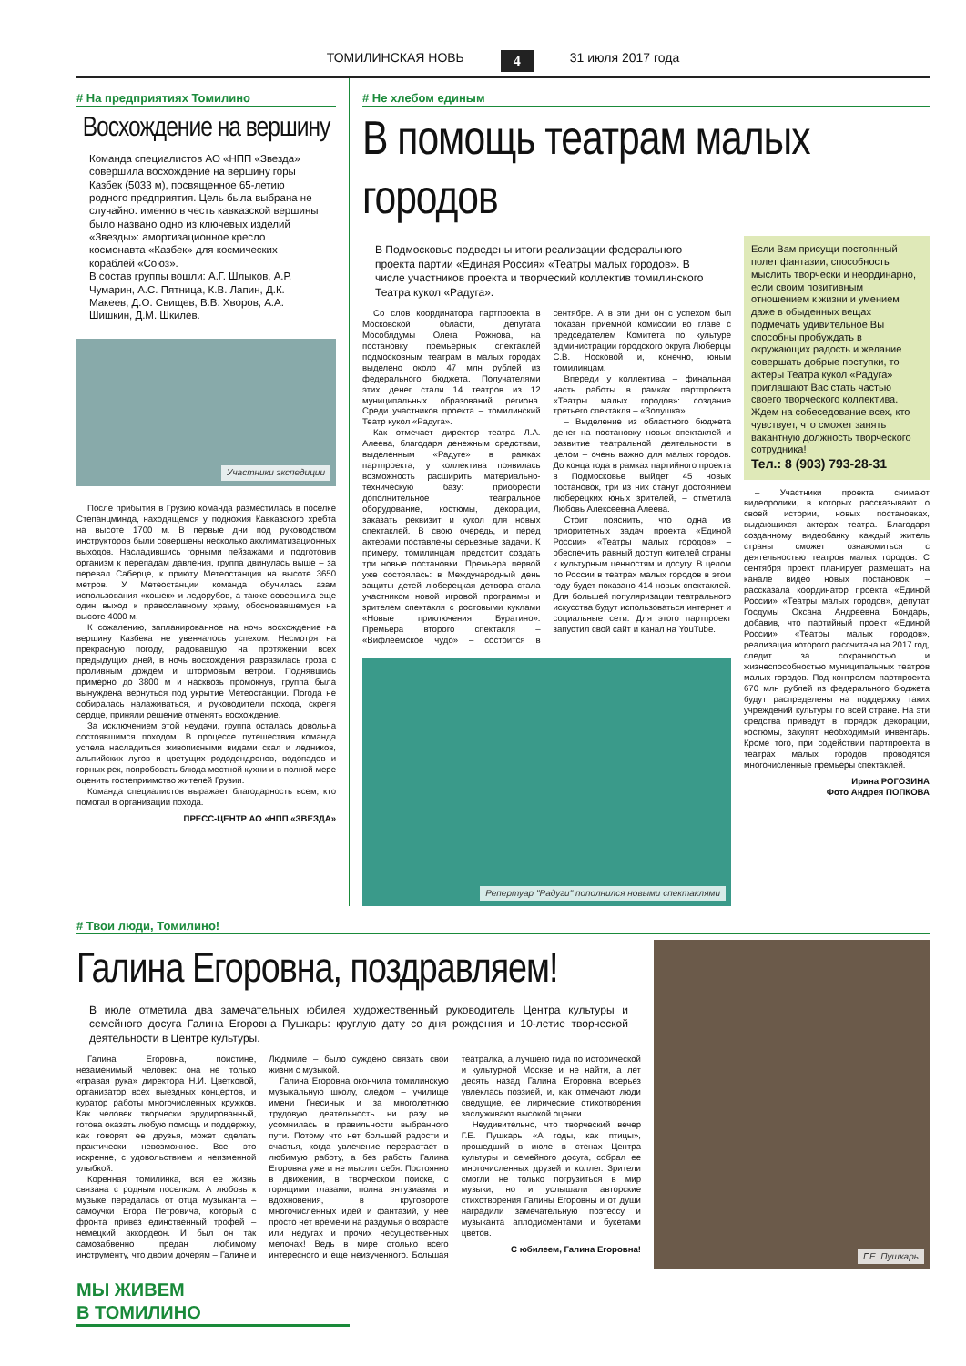ТОМИЛИНСКАЯ НОВЬ 4 31 июля 2017 года
# На предприятиях Томилино
Восхождение на вершину
Команда специалистов АО «НПП «Звезда» совершила восхождение на вершину горы Казбек (5033 м), посвященное 65-летию родного предприятия. Цель была выбрана не случайно: именно в честь кавказской вершины было названо одно из ключевых изделий «Звезды»: амортизационное кресло космонавта «Казбек» для космических кораблей «Союз».
В состав группы вошли: А.Г. Шлыков, А.Р. Чумарин, А.С. Пятница, К.В. Лапин, Д.К. Макеев, Д.О. Свищев, В.В. Хворов, А.А. Шишкин, Д.М. Шкилев.
Участники экспедиции
После прибытия в Грузию команда разместилась в поселке Степанцминда, находящемся у подножия Кавказского хребта на высоте 1700 м. В первые дни под руководством инструкторов были совершены несколько акклиматизационных выходов. Насладившись горными пейзажами и подготовив организм к перепадам давления, группа двинулась выше – за перевал Саберце, к приюту Метеостанция на высоте 3650 метров. У Метеостанции команда обучилась азам использования «кошек» и ледорубов, а также совершила еще один выход к православному храму, обосновавшемуся на высоте 4000 м.
К сожалению, запланированное на ночь восхождение на вершину Казбека не увенчалось успехом. Несмотря на прекрасную погоду, радовавшую на протяжении всех предыдущих дней, в ночь восхождения разразилась гроза с проливным дождем и штормовым ветром. Поднявшись примерно до 3800 м и насквозь промокнув, группа была вынуждена вернуться под укрытие Метеостанции. Погода не собиралась налаживаться, и руководители похода, скрепя сердце, приняли решение отменять восхождение.
За исключением этой неудачи, группа осталась довольна состоявшимся походом. В процессе путешествия команда успела насладиться живописными видами скал и ледников, альпийских лугов и цветущих рододендронов, водопадов и горных рек, попробовать блюда местной кухни и в полной мере оценить гостеприимство жителей Грузии.
Команда специалистов выражает благодарность всем, кто помогал в организации похода.
ПРЕСС-ЦЕНТР АО «НПП «ЗВЕЗДА»
# Не хлебом единым
В помощь театрам малых городов
В Подмосковье подведены итоги реализации федерального проекта партии «Единая Россия» «Театры малых городов». В числе участников проекта и творческий коллектив томилинского Театра кукол «Радуга».
Со слов координатора партпроекта в Московской области, депутата Мособлдумы Олега Рожнова, на постановку премьерных спектаклей подмосковным театрам в малых городах выделено около 47 млн рублей из федерального бюджета. Получателями этих денег стали 14 театров из 12 муниципальных образований региона. Среди участников проекта – томилинский Театр кукол «Радуга».
Как отмечает директор театра Л.А. Алеева, благодаря денежным средствам, выделенным «Радуге» в рамках партпроекта, у коллектива появилась возможность расширить материально-техническую базу: приобрести дополнительное театральное оборудование, костюмы, декорации, заказать реквизит и кукол для новых спектаклей. В свою очередь, и перед актерами поставлены серьезные задачи. К примеру, томилинцам предстоит создать три новые постановки. Премьера первой уже состоялась: в Международный день защиты детей люберецкая детвора стала участником новой игровой программы и зрителем спектакля с ростовыми куклами «Новые приключения Буратино». Премьера второго спектакля – «Вифлеемское чудо» – состоится в сентябре. А в эти дни он с успехом был показан приемной комиссии во главе с председателем Комитета по культуре администрации городского округа Люберцы С.В. Носковой и, конечно, юным томилинцам.
Впереди у коллектива – финальная часть работы в рамках партпроекта «Театры малых городов»: создание третьего спектакля – «Золушка».
– Выделение из областного бюджета денег на постановку новых спектаклей и развитие театральной деятельности в целом – очень важно для малых городов. До конца года в рамках партийного проекта в Подмосковье выйдет 45 новых постановок, три из них станут достоянием люберецких юных зрителей, – отметила Любовь Алексеевна Алеева.
Стоит пояснить, что одна из приоритетных задач проекта «Единой России» «Театры малых городов» – обеспечить равный доступ жителей страны к культурным ценностям и досугу. В целом по России в театрах малых городов в этом году будет показано 414 новых спектаклей. Для большей популяризации театрального искусства будут использоваться интернет и социальные сети. Для этого партпроект запустил свой сайт и канал на YouTube.
Репертуар "Радуги" пополнился новыми спектаклями
Если Вам присущи постоянный полет фантазии, способность мыслить творчески и неординарно, если своим позитивным отношением к жизни и умением даже в обыденных вещах подмечать удивительное Вы способны пробуждать в окружающих радость и желание совершать добрые поступки, то актеры Театра кукол «Радуга» приглашают Вас стать частью своего творческого коллектива.
Ждем на собеседование всех, кто чувствует, что сможет занять вакантную должность творческого сотрудника!
Тел.: 8 (903) 793-28-31
– Участники проекта снимают видеоролики, в которых рассказывают о своей истории, новых постановках, выдающихся актерах театра. Благодаря созданному видеобанку каждый житель страны сможет ознакомиться с деятельностью театров малых городов. С сентября проект планирует размещать на канале видео новых постановок, – рассказала координатор проекта «Единой России» «Театры малых городов», депутат Госдумы Оксана Андреевна Бондарь, добавив, что партийный проект «Единой России» «Театры малых городов», реализация которого рассчитана на 2017 год, следит за сохранностью и жизнеспособностью муниципальных театров малых городов. Под контролем партпроекта 670 млн рублей из федерального бюджета будут распределены на поддержку таких учреждений культуры по всей стране. На эти средства приведут в порядок декорации, костюмы, закупят необходимый инвентарь. Кроме того, при содействии партпроекта в театрах малых городов проводятся многочисленные премьеры спектаклей.
Ирина РОГОЗИНА
Фото Андрея ПОПКОВА
# Твои люди, Томилино!
Галина Егоровна, поздравляем!
В июле отметила два замечательных юбилея художественный руководитель Центра культуры и семейного досуга Галина Егоровна Пушкарь: круглую дату со дня рождения и 10-летие творческой деятельности в Центре культуры.
Галина Егоровна, поистине, незаменимый человек: она не только «правая рука» директора Н.И. Цветковой, организатор всех выездных концертов, и куратор работы многочисленных кружков. Как человек творчески эрудированный, готова оказать любую помощь и поддержку, как говорят ее друзья, может сделать практически невозможное. Все это искренне, с удовольствием и неизменной улыбкой.
Коренная томилинка, вся ее жизнь связана с родным поселком. А любовь к музыке передалась от отца музыканта – самоучки Егора Петровича, который с фронта привез единственный трофей – немецкий аккордеон. И был он так самозабвенно предан любимому инструменту, что двоим дочерям – Галине и Людмиле – было суждено связать свои жизни с музыкой.
Галина Егоровна окончила томилинскую музыкальную школу, следом – училище имени Гнесиных и за многолетнюю трудовую деятельность ни разу не усомнилась в правильности выбранного пути. Потому что нет большей радости и счастья, когда увлечение перерастает в любимую работу, а без работы Галина Егоровна уже и не мыслит себя. Постоянно в движении, в творческом поиске, с горящими глазами, полна энтузиазма и вдохновения, в круговороте многочисленных идей и фантазий, у нее просто нет времени на раздумья о возрасте или недугах и прочих несущественных мелочах! Ведь в мире столько всего интересного и еще неизученного. Большая театралка, а лучшего гида по исторической и культурной Москве и не найти, а лет десять назад Галина Егоровна всерьез увлеклась поэзией, и, как отмечают люди сведущие, ее лирические стихотворения заслуживают высокой оценки.
Неудивительно, что творческий вечер Г.Е. Пушкарь «А годы, как птицы», прошедший в июле в стенах Центра культуры и семейного досуга, собрал ее многочисленных друзей и коллег. Зрители смогли не только погрузиться в мир музыки, но и услышали авторские стихотворения Галины Егоровны и от души наградили замечательную поэтессу и музыканта аплодисментами и букетами цветов.
С юбилеем, Галина Егоровна!
Г.Е. Пушкарь
МЫ ЖИВЕМ
В ТОМИЛИНО